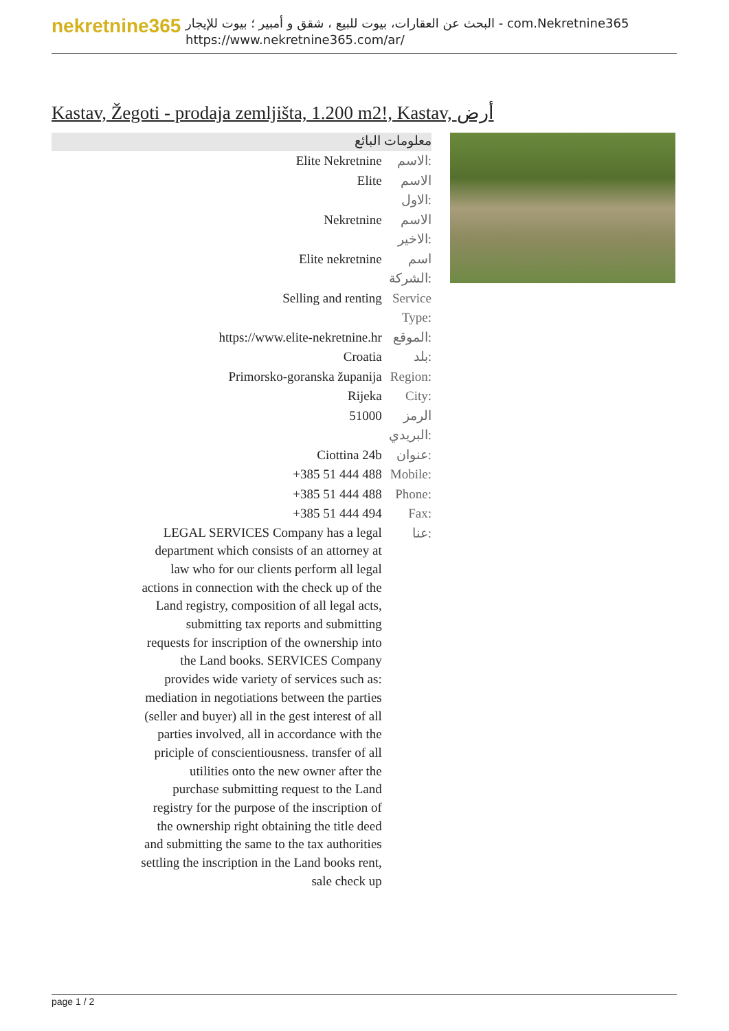nekretnine365
البحث عن العقارات، بيوت للبيع ، شقق و أمبير ؛ بيوت للإيجار - com.Nekretnine365
https://www.nekretnine365.com/ar/
Kastav, Žegoti - prodaja zemljišta, 1.200 m2!, Kastav, أرض
معلومات البائع
| Elite Nekretnine | الاسم: |
| Elite | الاسم الاول: |
| Nekretnine | الاسم الاخير: |
| Elite nekretnine | اسم الشركة: |
| Selling and renting | Service Type: |
| https://www.elite-nekretnine.hr | الموقع: |
| Croatia | بلد: |
| Primorsko-goranska županija | Region: |
| Rijeka | City: |
| 51000 | الرمز البريدي: |
| Ciottina 24b | عنوان: |
| +385 51 444 488 | Mobile: |
| +385 51 444 488 | Phone: |
| +385 51 444 494 | Fax: |
| LEGAL SERVICES Company has a legal department which consists of an attorney at law who for our clients perform all legal actions in connection with the check up of the Land registry, composition of all legal acts, submitting tax reports and submitting requests for inscription of the ownership into the Land books. SERVICES Company provides wide variety of services such as: mediation in negotiations between the parties (seller and buyer) all in the gest interest of all parties involved, all in accordance with the priciple of conscientiousness. transfer of all utilities onto the new owner after the purchase submitting request to the Land registry for the purpose of the inscription of the ownership right obtaining the title deed and submitting the same to the tax authorities settling the inscription in the Land books rent, sale check up | عنا: |
page 1 / 2